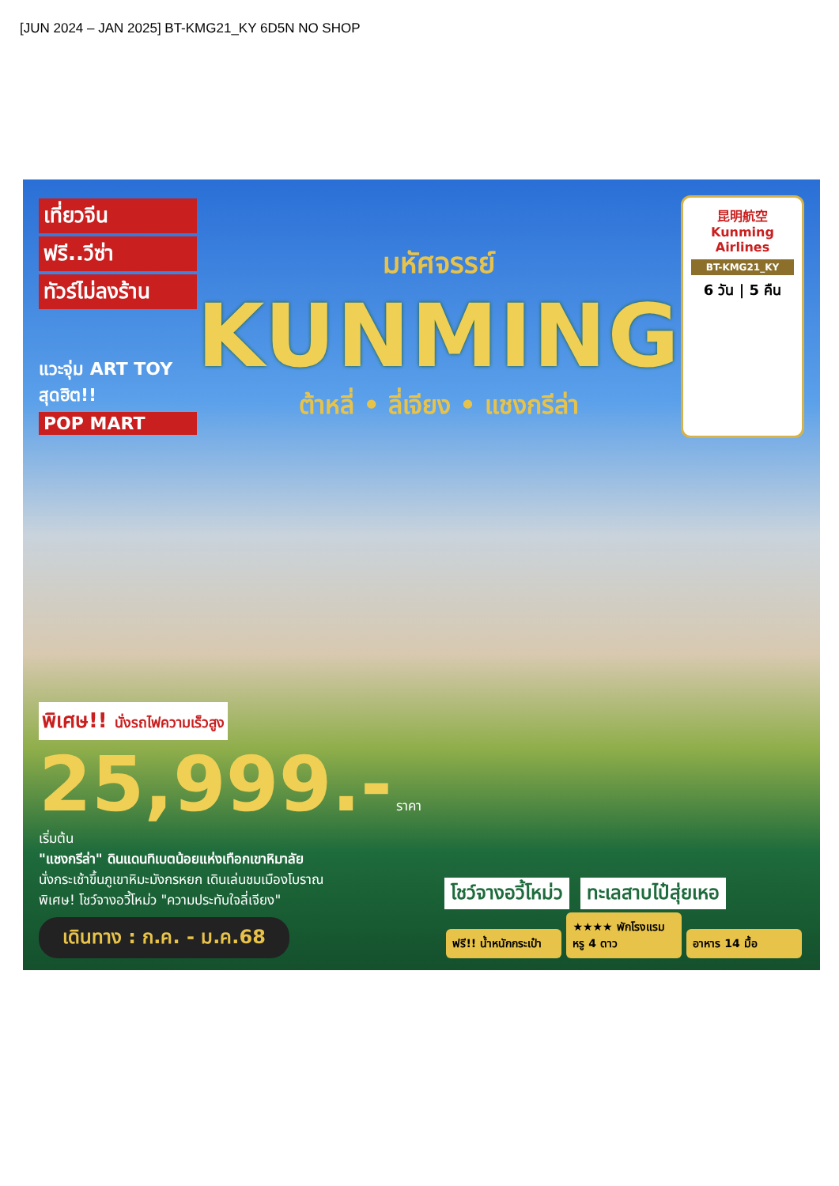[JUN 2024 – JAN 2025] BT-KMG21_KY 6D5N NO SHOP
เที่ยวจีน
ฟรี..วีซ่า
ทัวร์ไม่ลงร้าน
แวะจุ่ม ART TOY สุดฮิต!!
POP MART
มหัศจรรย์
KUNMING
ต้าหลี่ • ลี่เจียง • แชงกรีล่า
昆明航空 Kunming Airlines
BT-KMG21_KY
6 วัน | 5 คืน
พิเศษ!! นั่งรถไฟความเร็วสูง
25,999.- ราคา เริ่มต้น
"แชงกรีล่า" ดินแดนทิเบตน้อยแห่งเทือกเขาหิมาลัย
นั่งกระเช้าขึ้นภูเขาหิมะมังกรหยก เดินเล่นชมเมืองโบราณ
พิเศษ! โชว์จางอวี้โหม่ว "ความประทับใจลี่เจียง"
เดินทาง : ก.ค. - ม.ค.68
โชว์จางอวี้โหม่ว ทะเลสาบไป๋สุ่ยเหอ
ฟรี!! น้ำหนักกระเป๋า ★★★★ พักโรงแรมหรู 4 ดาว อาหาร 14 มื้อ